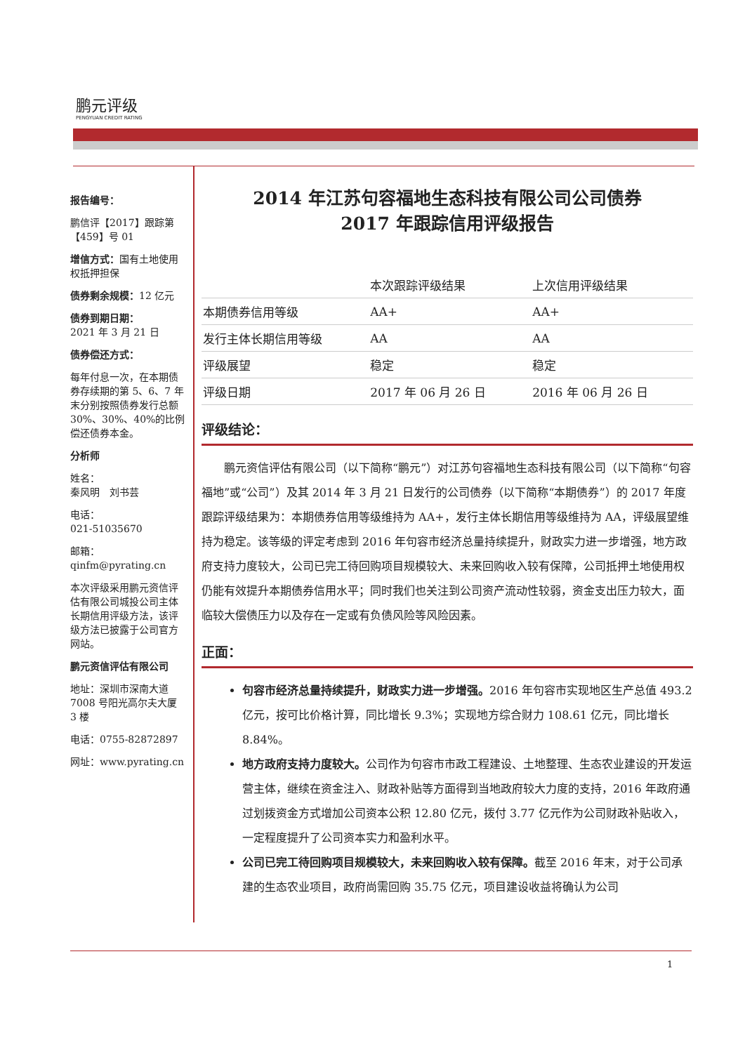鹏元评级
PENGYUAN CREDIT RATING
报告编号：
鹏信评【2017】跟踪第【459】号 01
增信方式：国有土地使用权抵押担保
债券剩余规模：12 亿元
债券到期日期：
2021 年 3 月 21 日
债券偿还方式：
每年付息一次，在本期债券存续期的第 5、6、7 年末分别按照债券发行总额 30%、30%、40%的比例偿还债券本金。
分析师
姓名：
秦风明　刘书芸
电话：
021-51035670
邮箱：
qinfm@pyrating.cn
本次评级采用鹏元资信评估有限公司城投公司主体长期信用评级方法，该评级方法已披露于公司官方网站。
鹏元资信评估有限公司
地址：深圳市深南大道 7008 号阳光高尔夫大厦 3 楼
电话：0755-82872897
网址：www.pyrating.cn
2014 年江苏句容福地生态科技有限公司公司债券
2017 年跟踪信用评级报告
| | 本次跟踪评级结果 | 上次信用评级结果 |
| --- | --- | --- |
| 本期债券信用等级 | AA+ | AA+ |
| 发行主体长期信用等级 | AA | AA |
| 评级展望 | 稳定 | 稳定 |
| 评级日期 | 2017 年 06 月 26 日 | 2016 年 06 月 26 日 |
评级结论：
鹏元资信评估有限公司（以下简称“鹏元”）对江苏句容福地生态科技有限公司（以下简称“句容福地”或“公司”）及其 2014 年 3 月 21 日发行的公司债券（以下简称“本期债券”）的 2017 年度跟踪评级结果为：本期债券信用等级维持为 AA+，发行主体长期信用等级维持为 AA，评级展望维持为稳定。该等级的评定考虑到 2016 年句容市经济总量持续提升，财政实力进一步增强，地方政府支持力度较大，公司已完工待回购项目规模较大、未来回购收入较有保障，公司抵押土地使用权仍能有效提升本期债券信用水平；同时我们也关注到公司资产流动性较弱，资金支出压力较大，面临较大偿债压力以及存在一定或有负债风险等风险因素。
正面：
句容市经济总量持续提升，财政实力进一步增强。2016 年句容市实现地区生产总值 493.2 亿元，按可比价格计算，同比增长 9.3%；实现地方综合财力 108.61 亿元，同比增长 8.84%。
地方政府支持力度较大。公司作为句容市市政工程建设、土地整理、生态农业建设的开发运营主体，继续在资金注入、财政补贴等方面得到当地政府较大力度的支持，2016 年政府通过划拨资金方式增加公司资本公积 12.80 亿元，拨付 3.77 亿元作为公司财政补贴收入，一定程度提升了公司资本实力和盈利水平。
公司已完工待回购项目规模较大，未来回购收入较有保障。截至 2016 年末，对于公司承建的生态农业项目，政府尚需回购 35.75 亿元，项目建设收益将确认为公司
1